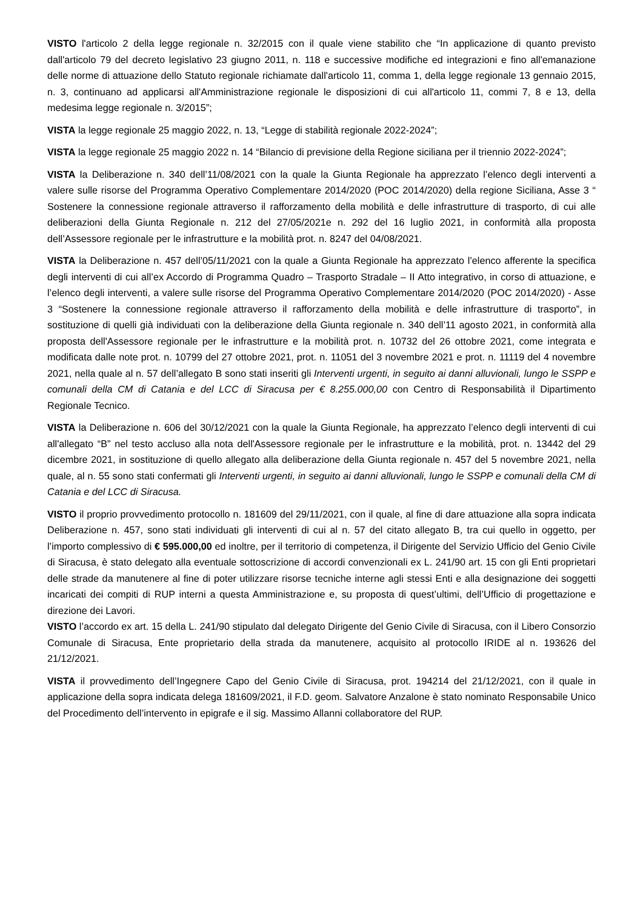VISTO l'articolo 2 della legge regionale n. 32/2015 con il quale viene stabilito che “In applicazione di quanto previsto dall'articolo 79 del decreto legislativo 23 giugno 2011, n. 118 e successive modifiche ed integrazioni e fino all'emanazione delle norme di attuazione dello Statuto regionale richiamate dall'articolo 11, comma 1, della legge regionale 13 gennaio 2015, n. 3, continuano ad applicarsi all'Amministrazione regionale le disposizioni di cui all'articolo 11, commi 7, 8 e 13, della medesima legge regionale n. 3/2015”;
VISTA la legge regionale 25 maggio 2022, n. 13, “Legge di stabilità regionale 2022-2024”;
VISTA la legge regionale 25 maggio 2022 n. 14 “Bilancio di previsione della Regione siciliana per il triennio 2022-2024”;
VISTA la Deliberazione n. 340 dell’11/08/2021 con la quale la Giunta Regionale ha apprezzato l’elenco degli interventi a valere sulle risorse del Programma Operativo Complementare 2014/2020 (POC 2014/2020) della regione Siciliana, Asse 3 “ Sostenere la connessione regionale attraverso il rafforzamento della mobilità e delle infrastrutture di trasporto, di cui alle deliberazioni della Giunta Regionale n. 212 del 27/05/2021e n. 292 del 16 luglio 2021, in conformità alla proposta dell’Assessore regionale per le infrastrutture e la mobilità prot. n. 8247 del 04/08/2021.
VISTA la Deliberazione n. 457 dell’05/11/2021 con la quale a Giunta Regionale ha apprezzato l’elenco afferente la specifica degli interventi di cui all’ex Accordo di Programma Quadro – Trasporto Stradale – II Atto integrativo, in corso di attuazione, e l’elenco degli interventi, a valere sulle risorse del Programma Operativo Complementare 2014/2020 (POC 2014/2020) - Asse 3 “Sostenere la connessione regionale attraverso il rafforzamento della mobilità e delle infrastrutture di trasporto”, in sostituzione di quelli già individuati con la deliberazione della Giunta regionale n. 340 dell’11 agosto 2021, in conformità alla proposta dell'Assessore regionale per le infrastrutture e la mobilità prot. n. 10732 del 26 ottobre 2021, come integrata e modificata dalle note prot. n. 10799 del 27 ottobre 2021, prot. n. 11051 del 3 novembre 2021 e prot. n. 11119 del 4 novembre 2021, nella quale al n. 57 dell’allegato B sono stati inseriti gli Interventi urgenti, in seguito ai danni alluvionali, lungo le SSPP e comunali della CM di Catania e del LCC di Siracusa per € 8.255.000,00 con Centro di Responsabilità il Dipartimento Regionale Tecnico.
VISTA la Deliberazione n. 606 del 30/12/2021 con la quale la Giunta Regionale, ha apprezzato l’elenco degli interventi di cui all'allegato “B” nel testo accluso alla nota dell'Assessore regionale per le infrastrutture e la mobilità, prot. n. 13442 del 29 dicembre 2021, in sostituzione di quello allegato alla deliberazione della Giunta regionale n. 457 del 5 novembre 2021, nella quale, al n. 55 sono stati confermati gli Interventi urgenti, in seguito ai danni alluvionali, lungo le SSPP e comunali della CM di Catania e del LCC di Siracusa.
VISTO il proprio provvedimento protocollo n. 181609 del 29/11/2021, con il quale, al fine di dare attuazione alla sopra indicata Deliberazione n. 457, sono stati individuati gli interventi di cui al n. 57 del citato allegato B, tra cui quello in oggetto, per l’importo complessivo di € 595.000,00 ed inoltre, per il territorio di competenza, il Dirigente del Servizio Ufficio del Genio Civile di Siracusa, è stato delegato alla eventuale sottoscrizione di accordi convenzionali ex L. 241/90 art. 15 con gli Enti proprietari delle strade da manutenere al fine di poter utilizzare risorse tecniche interne agli stessi Enti e alla designazione dei soggetti incaricati dei compiti di RUP interni a questa Amministrazione e, su proposta di quest’ultimi, dell’Ufficio di progettazione e direzione dei Lavori.
VISTO l’accordo ex art. 15 della L. 241/90 stipulato dal delegato Dirigente del Genio Civile di Siracusa, con il Libero Consorzio Comunale di Siracusa, Ente proprietario della strada da manutenere, acquisito al protocollo IRIDE al n. 193626 del 21/12/2021.
VISTA il provvedimento dell’Ingegnere Capo del Genio Civile di Siracusa, prot. 194214 del 21/12/2021, con il quale in applicazione della sopra indicata delega 181609/2021, il F.D. geom. Salvatore Anzalone è stato nominato Responsabile Unico del Procedimento dell’intervento in epigrafe e il sig. Massimo Allanni collaboratore del RUP.